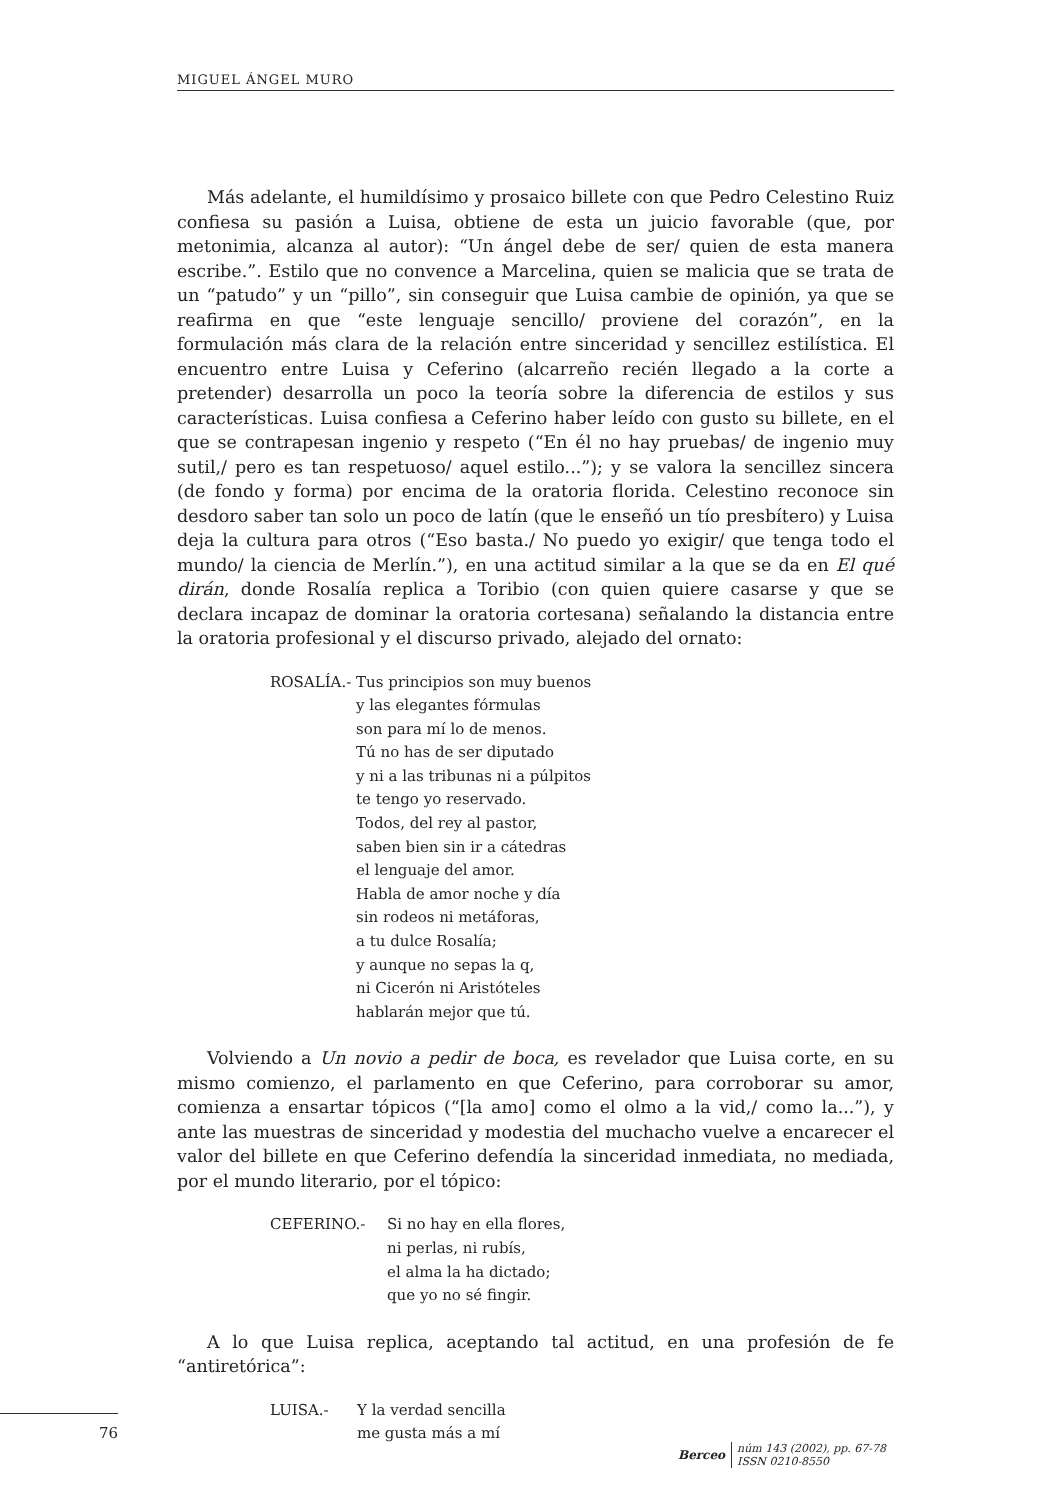MIGUEL ÁNGEL MURO
Más adelante, el humildísimo y prosaico billete con que Pedro Celestino Ruiz confiesa su pasión a Luisa, obtiene de esta un juicio favorable (que, por metonimia, alcanza al autor): “Un ángel debe de ser/ quien de esta manera escribe.”. Estilo que no convence a Marcelina, quien se malicia que se trata de un “patudo” y un “pillo”, sin conseguir que Luisa cambie de opinión, ya que se reafirma en que “este lenguaje sencillo/ proviene del corazón”, en la formulación más clara de la relación entre sinceridad y sencillez estilística. El encuentro entre Luisa y Ceferino (alcarreño recién llegado a la corte a pretender) desarrolla un poco la teoría sobre la diferencia de estilos y sus características. Luisa confiesa a Ceferino haber leído con gusto su billete, en el que se contrapesan ingenio y respeto (“En él no hay pruebas/ de ingenio muy sutil,/ pero es tan respetuoso/ aquel estilo...”); y se valora la sencillez sincera (de fondo y forma) por encima de la oratoria florida. Celestino reconoce sin desdoro saber tan solo un poco de latín (que le enseñó un tío presbítero) y Luisa deja la cultura para otros (“Eso basta./ No puedo yo exigir/ que tenga todo el mundo/ la ciencia de Merlín.”), en una actitud similar a la que se da en El qué dirán, donde Rosalía replica a Toribio (con quien quiere casarse y que se declara incapaz de dominar la oratoria cortesana) señalando la distancia entre la oratoria profesional y el discurso privado, alejado del ornato:
ROSALÍA.- Tus principios son muy buenos
y las elegantes fórmulas
son para mí lo de menos.
Tú no has de ser diputado
y ni a las tribunas ni a púlpitos
te tengo yo reservado.
Todos, del rey al pastor,
saben bien sin ir a cátedras
el lenguaje del amor.
Habla de amor noche y día
sin rodeos ni metáforas,
a tu dulce Rosalía;
y aunque no sepas la q,
ni Cicerón ni Aristóteles
hablarán mejor que tú.
Volviendo a Un novio a pedir de boca, es revelador que Luisa corte, en su mismo comienzo, el parlamento en que Ceferino, para corroborar su amor, comienza a ensartar tópicos (“[la amo] como el olmo a la vid,/ como la...”), y ante las muestras de sinceridad y modestia del muchacho vuelve a encarecer el valor del billete en que Ceferino defendía la sinceridad inmediata, no mediada, por el mundo literario, por el tópico:
CEFERINO.- Si no hay en ella flores,
ni perlas, ni rubís,
el alma la ha dictado;
que yo no sé fingir.
A lo que Luisa replica, aceptando tal actitud, en una profesión de fe “antiretórica”:
LUISA.- Y la verdad sencilla
me gusta más a mí
76
Berceo
núm 143 (2002), pp. 67-78
ISSN 0210-8550